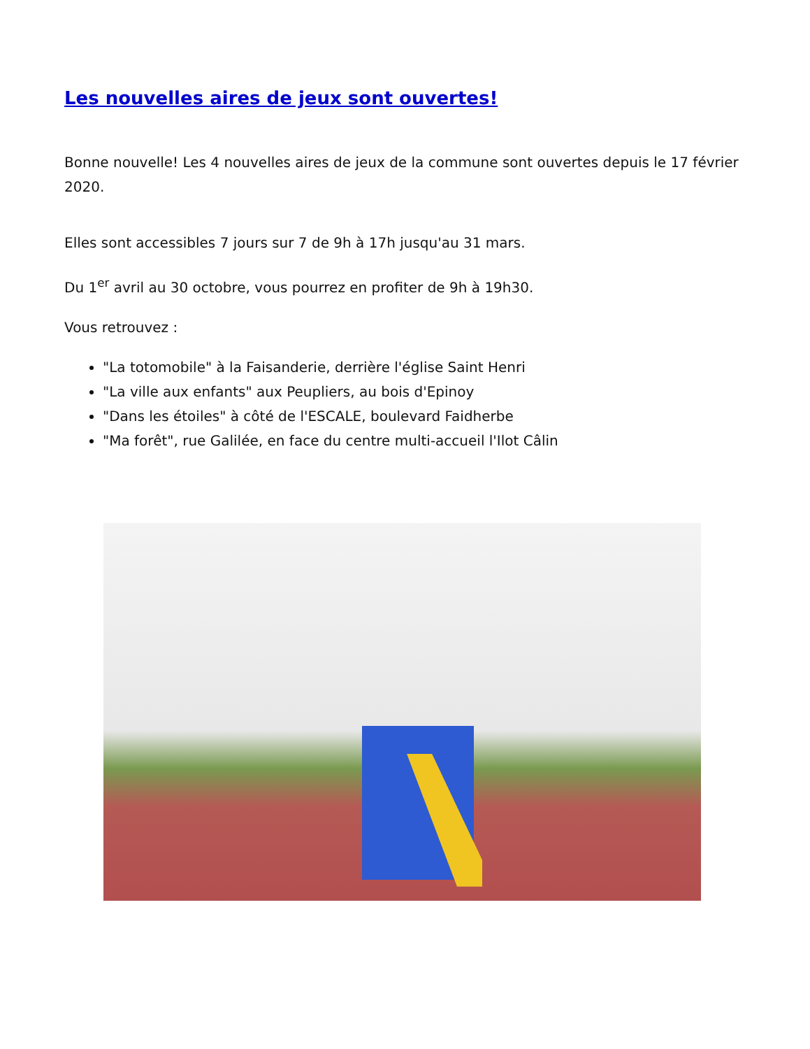Les nouvelles aires de jeux sont ouvertes!
Bonne nouvelle! Les 4 nouvelles aires de jeux de la commune sont ouvertes depuis le 17 février 2020.
Elles sont accessibles 7 jours sur 7 de 9h à 17h jusqu'au 31 mars.
Du 1<sup>er</sup> avril au 30 octobre, vous pourrez en profiter de 9h à 19h30.
Vous retrouvez :
"La totomobile" à la Faisanderie, derrière l'église Saint Henri
"La ville aux enfants" aux Peupliers, au bois d'Epinoy
"Dans les étoiles" à côté de l'ESCALE, boulevard Faidherbe
"Ma forêt", rue Galilée, en face du centre multi-accueil l'Ilot Câlin